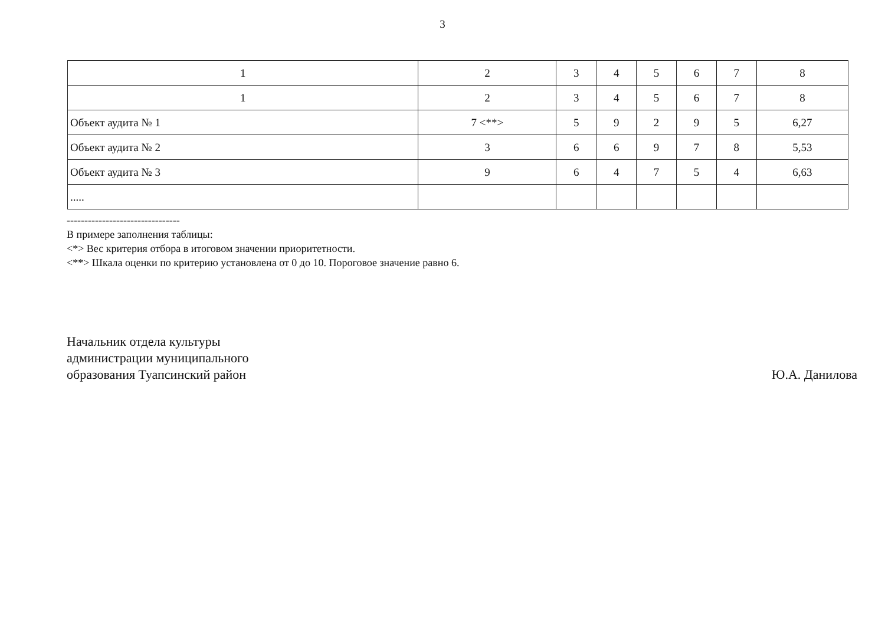3
| 1 | 2 | 3 | 4 | 5 | 6 | 7 | 8 |
| 1 | 2 | 3 | 4 | 5 | 6 | 7 | 8 |
| Объект аудита № 1 | 7 <**> | 5 | 9 | 2 | 9 | 5 | 6,27 |
| Объект аудита № 2 | 3 | 6 | 6 | 9 | 7 | 8 | 5,53 |
| Объект аудита № 3 | 9 | 6 | 4 | 7 | 5 | 4 | 6,63 |
| ..... | | | | | | | |
--------------------------------
В примере заполнения таблицы:
<*> Вес критерия отбора в итоговом значении приоритетности.
<**> Шкала оценки по критерию установлена от 0 до 10. Пороговое значение равно 6.
Начальник отдела культуры
администрации муниципального
образования Туапсинский район
Ю.А. Данилова